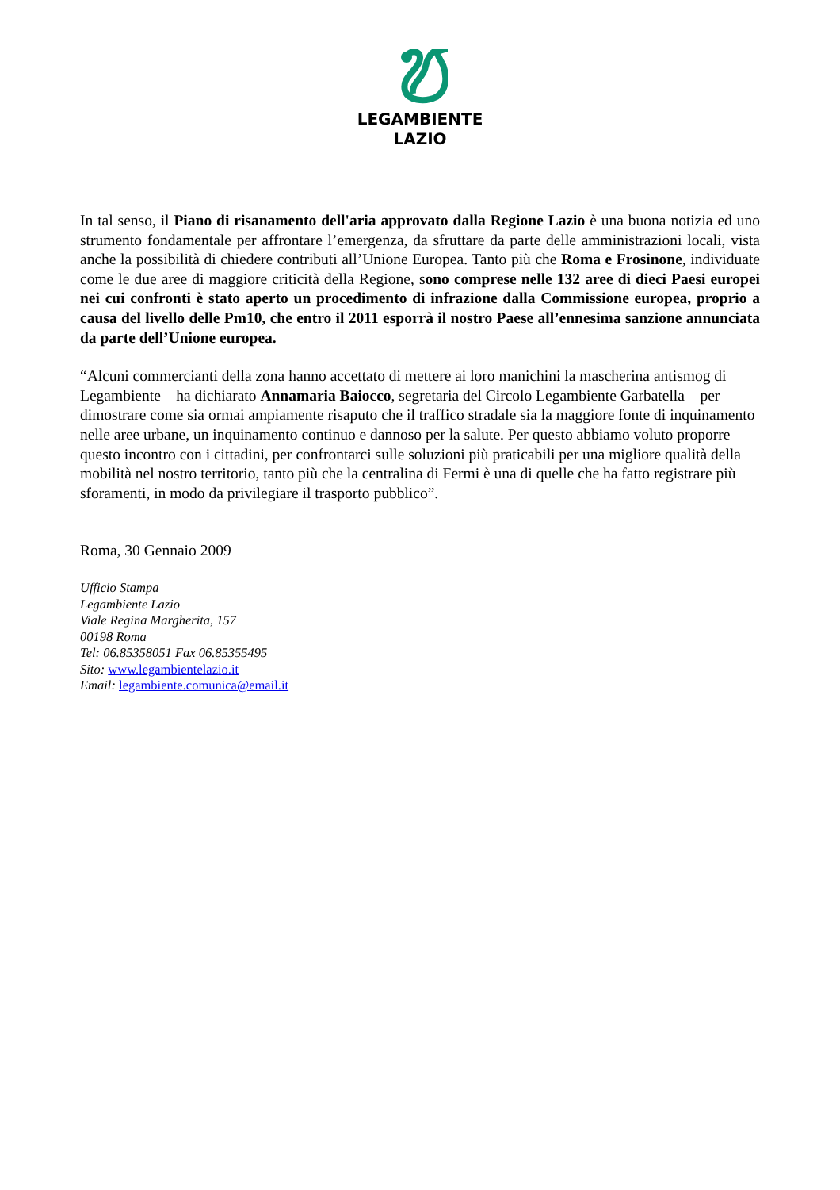LEGAMBIENTE
LAZIO
In tal senso, il Piano di risanamento dell'aria approvato dalla Regione Lazio è una buona notizia ed uno strumento fondamentale per affrontare l’emergenza, da sfruttare da parte delle amministrazioni locali, vista anche la possibilità di chiedere contributi all’Unione Europea. Tanto più che Roma e Frosinone, individuate come le due aree di maggiore criticità della Regione, sono comprese nelle 132 aree di dieci Paesi europei nei cui confronti è stato aperto un procedimento di infrazione dalla Commissione europea, proprio a causa del livello delle Pm10, che entro il 2011 esporrà il nostro Paese all’ennesima sanzione annunciata da parte dell’Unione europea.
“Alcuni commercianti della zona hanno accettato di mettere ai loro manichini la mascherina antismog di Legambiente – ha dichiarato Annamaria Baiocco, segretaria del Circolo Legambiente Garbatella – per dimostrare come sia ormai ampiamente risaputo che il traffico stradale sia la maggiore fonte di inquinamento nelle aree urbane, un inquinamento continuo e dannoso per la salute. Per questo abbiamo voluto proporre questo incontro con i cittadini, per confrontarci sulle soluzioni più praticabili per una migliore qualità della mobilità nel nostro territorio, tanto più che la centralina di Fermi è una di quelle che ha fatto registrare più sforamenti, in modo da privilegiare il trasporto pubblico”.
Roma, 30 Gennaio 2009
Ufficio Stampa
Legambiente Lazio
Viale Regina Margherita, 157
00198 Roma
Tel: 06.85358051 Fax 06.85355495
Sito: www.legambientelazio.it
Email: legambiente.comunica@email.it